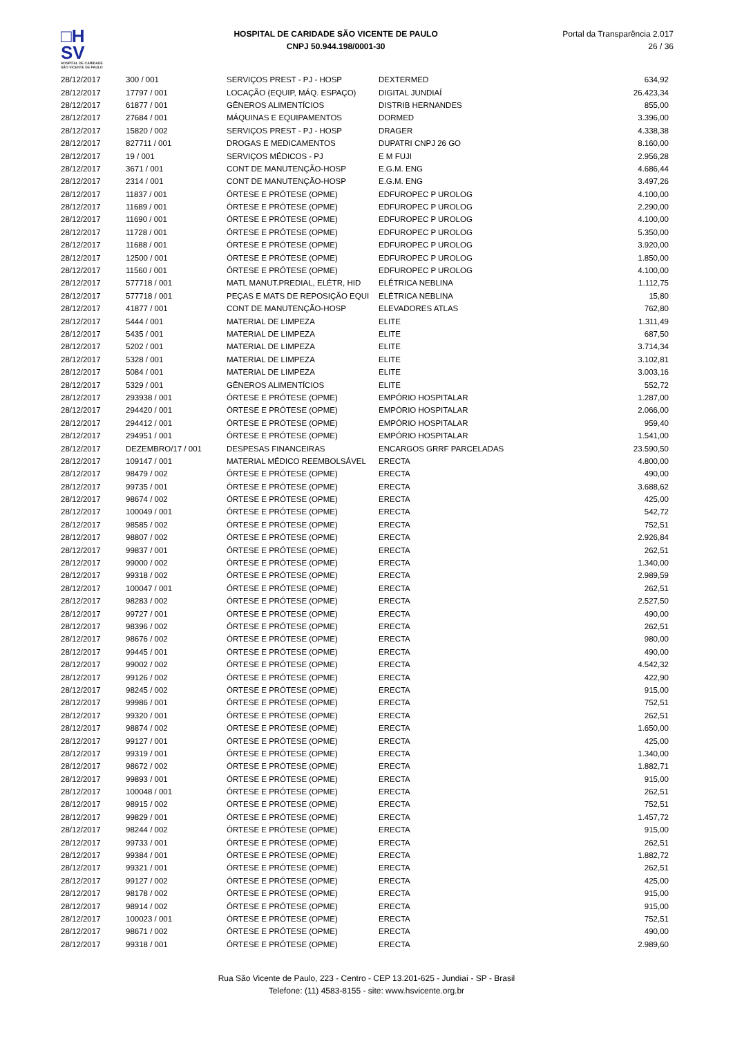□H
SV
HOSPITAL DE CARIDADE SÃO VICENTE DE PAULO
HOSPITAL DE CARIDADE SÃO VICENTE DE PAULO
CNPJ 50.944.198/0001-30
Portal da Transparência 2.017
26 / 36
| 28/12/2017 | 300 / 001 | SERVIÇOS PREST - PJ - HOSP | DEXTERMED | 634,92 |
| 28/12/2017 | 17797 / 001 | LOCAÇÃO (EQUIP, MÁQ. ESPAÇO) | DIGITAL JUNDIAÍ | 26.423,34 |
| 28/12/2017 | 61877 / 001 | GÊNEROS ALIMENTÍCIOS | DISTRIB HERNANDES | 855,00 |
| 28/12/2017 | 27684 / 001 | MÁQUINAS E EQUIPAMENTOS | DORMED | 3.396,00 |
| 28/12/2017 | 15820 / 002 | SERVIÇOS PREST - PJ - HOSP | DRAGER | 4.338,38 |
| 28/12/2017 | 827711 / 001 | DROGAS E MEDICAMENTOS | DUPATRI CNPJ 26 GO | 8.160,00 |
| 28/12/2017 | 19 / 001 | SERVIÇOS MÉDICOS - PJ | E M FUJI | 2.956,28 |
| 28/12/2017 | 3671 / 001 | CONT DE MANUTENÇÃO-HOSP | E.G.M. ENG | 4.686,44 |
| 28/12/2017 | 2314 / 001 | CONT DE MANUTENÇÃO-HOSP | E.G.M. ENG | 3.497,26 |
| 28/12/2017 | 11837 / 001 | ÓRTESE E PRÓTESE (OPME) | EDFUROPEC P UROLOG | 4.100,00 |
| 28/12/2017 | 11689 / 001 | ÓRTESE E PRÓTESE (OPME) | EDFUROPEC P UROLOG | 2.290,00 |
| 28/12/2017 | 11690 / 001 | ÓRTESE E PRÓTESE (OPME) | EDFUROPEC P UROLOG | 4.100,00 |
| 28/12/2017 | 11728 / 001 | ÓRTESE E PRÓTESE (OPME) | EDFUROPEC P UROLOG | 5.350,00 |
| 28/12/2017 | 11688 / 001 | ÓRTESE E PRÓTESE (OPME) | EDFUROPEC P UROLOG | 3.920,00 |
| 28/12/2017 | 12500 / 001 | ÓRTESE E PRÓTESE (OPME) | EDFUROPEC P UROLOG | 1.850,00 |
| 28/12/2017 | 11560 / 001 | ÓRTESE E PRÓTESE (OPME) | EDFUROPEC P UROLOG | 4.100,00 |
| 28/12/2017 | 577718 / 001 | MATL MANUT.PREDIAL, ELÉTR, HID | ELÉTRICA NEBLINA | 1.112,75 |
| 28/12/2017 | 577718 / 001 | PEÇAS E MATS DE REPOSIÇÃO EQUI | ELÉTRICA NEBLINA | 15,80 |
| 28/12/2017 | 41877 / 001 | CONT DE MANUTENÇÃO-HOSP | ELEVADORES ATLAS | 762,80 |
| 28/12/2017 | 5444 / 001 | MATERIAL DE LIMPEZA | ELITE | 1.311,49 |
| 28/12/2017 | 5435 / 001 | MATERIAL DE LIMPEZA | ELITE | 687,50 |
| 28/12/2017 | 5202 / 001 | MATERIAL DE LIMPEZA | ELITE | 3.714,34 |
| 28/12/2017 | 5328 / 001 | MATERIAL DE LIMPEZA | ELITE | 3.102,81 |
| 28/12/2017 | 5084 / 001 | MATERIAL DE LIMPEZA | ELITE | 3.003,16 |
| 28/12/2017 | 5329 / 001 | GÊNEROS ALIMENTÍCIOS | ELITE | 552,72 |
| 28/12/2017 | 293938 / 001 | ÓRTESE E PRÓTESE (OPME) | EMPÓRIO HOSPITALAR | 1.287,00 |
| 28/12/2017 | 294420 / 001 | ÓRTESE E PRÓTESE (OPME) | EMPÓRIO HOSPITALAR | 2.066,00 |
| 28/12/2017 | 294412 / 001 | ÓRTESE E PRÓTESE (OPME) | EMPÓRIO HOSPITALAR | 959,40 |
| 28/12/2017 | 294951 / 001 | ÓRTESE E PRÓTESE (OPME) | EMPÓRIO HOSPITALAR | 1.541,00 |
| 28/12/2017 | DEZEMBRO/17 / 001 | DESPESAS FINANCEIRAS | ENCARGOS GRRF PARCELADAS | 23.590,50 |
| 28/12/2017 | 109147 / 001 | MATERIAL MÉDICO REEMBOLSÁVEL | ERECTA | 4.800,00 |
| 28/12/2017 | 98479 / 002 | ÓRTESE E PRÓTESE (OPME) | ERECTA | 490,00 |
| 28/12/2017 | 99735 / 001 | ÓRTESE E PRÓTESE (OPME) | ERECTA | 3.688,62 |
| 28/12/2017 | 98674 / 002 | ÓRTESE E PRÓTESE (OPME) | ERECTA | 425,00 |
| 28/12/2017 | 100049 / 001 | ÓRTESE E PRÓTESE (OPME) | ERECTA | 542,72 |
| 28/12/2017 | 98585 / 002 | ÓRTESE E PRÓTESE (OPME) | ERECTA | 752,51 |
| 28/12/2017 | 98807 / 002 | ÓRTESE E PRÓTESE (OPME) | ERECTA | 2.926,84 |
| 28/12/2017 | 99837 / 001 | ÓRTESE E PRÓTESE (OPME) | ERECTA | 262,51 |
| 28/12/2017 | 99000 / 002 | ÓRTESE E PRÓTESE (OPME) | ERECTA | 1.340,00 |
| 28/12/2017 | 99318 / 002 | ÓRTESE E PRÓTESE (OPME) | ERECTA | 2.989,59 |
| 28/12/2017 | 100047 / 001 | ÓRTESE E PRÓTESE (OPME) | ERECTA | 262,51 |
| 28/12/2017 | 98283 / 002 | ÓRTESE E PRÓTESE (OPME) | ERECTA | 2.527,50 |
| 28/12/2017 | 99727 / 001 | ÓRTESE E PRÓTESE (OPME) | ERECTA | 490,00 |
| 28/12/2017 | 98396 / 002 | ÓRTESE E PRÓTESE (OPME) | ERECTA | 262,51 |
| 28/12/2017 | 98676 / 002 | ÓRTESE E PRÓTESE (OPME) | ERECTA | 980,00 |
| 28/12/2017 | 99445 / 001 | ÓRTESE E PRÓTESE (OPME) | ERECTA | 490,00 |
| 28/12/2017 | 99002 / 002 | ÓRTESE E PRÓTESE (OPME) | ERECTA | 4.542,32 |
| 28/12/2017 | 99126 / 002 | ÓRTESE E PRÓTESE (OPME) | ERECTA | 422,90 |
| 28/12/2017 | 98245 / 002 | ÓRTESE E PRÓTESE (OPME) | ERECTA | 915,00 |
| 28/12/2017 | 99986 / 001 | ÓRTESE E PRÓTESE (OPME) | ERECTA | 752,51 |
| 28/12/2017 | 99320 / 001 | ÓRTESE E PRÓTESE (OPME) | ERECTA | 262,51 |
| 28/12/2017 | 98874 / 002 | ÓRTESE E PRÓTESE (OPME) | ERECTA | 1.650,00 |
| 28/12/2017 | 99127 / 001 | ÓRTESE E PRÓTESE (OPME) | ERECTA | 425,00 |
| 28/12/2017 | 99319 / 001 | ÓRTESE E PRÓTESE (OPME) | ERECTA | 1.340,00 |
| 28/12/2017 | 98672 / 002 | ÓRTESE E PRÓTESE (OPME) | ERECTA | 1.882,71 |
| 28/12/2017 | 99893 / 001 | ÓRTESE E PRÓTESE (OPME) | ERECTA | 915,00 |
| 28/12/2017 | 100048 / 001 | ÓRTESE E PRÓTESE (OPME) | ERECTA | 262,51 |
| 28/12/2017 | 98915 / 002 | ÓRTESE E PRÓTESE (OPME) | ERECTA | 752,51 |
| 28/12/2017 | 99829 / 001 | ÓRTESE E PRÓTESE (OPME) | ERECTA | 1.457,72 |
| 28/12/2017 | 98244 / 002 | ÓRTESE E PRÓTESE (OPME) | ERECTA | 915,00 |
| 28/12/2017 | 99733 / 001 | ÓRTESE E PRÓTESE (OPME) | ERECTA | 262,51 |
| 28/12/2017 | 99384 / 001 | ÓRTESE E PRÓTESE (OPME) | ERECTA | 1.882,72 |
| 28/12/2017 | 99321 / 001 | ÓRTESE E PRÓTESE (OPME) | ERECTA | 262,51 |
| 28/12/2017 | 99127 / 002 | ÓRTESE E PRÓTESE (OPME) | ERECTA | 425,00 |
| 28/12/2017 | 98178 / 002 | ÓRTESE E PRÓTESE (OPME) | ERECTA | 915,00 |
| 28/12/2017 | 98914 / 002 | ÓRTESE E PRÓTESE (OPME) | ERECTA | 915,00 |
| 28/12/2017 | 100023 / 001 | ÓRTESE E PRÓTESE (OPME) | ERECTA | 752,51 |
| 28/12/2017 | 98671 / 002 | ÓRTESE E PRÓTESE (OPME) | ERECTA | 490,00 |
| 28/12/2017 | 99318 / 001 | ÓRTESE E PRÓTESE (OPME) | ERECTA | 2.989,60 |
Rua São Vicente de Paulo, 223 - Centro - CEP 13.201-625 - Jundiaí - SP - Brasil
Telefone: (11) 4583-8155 - site: www.hsvicente.org.br